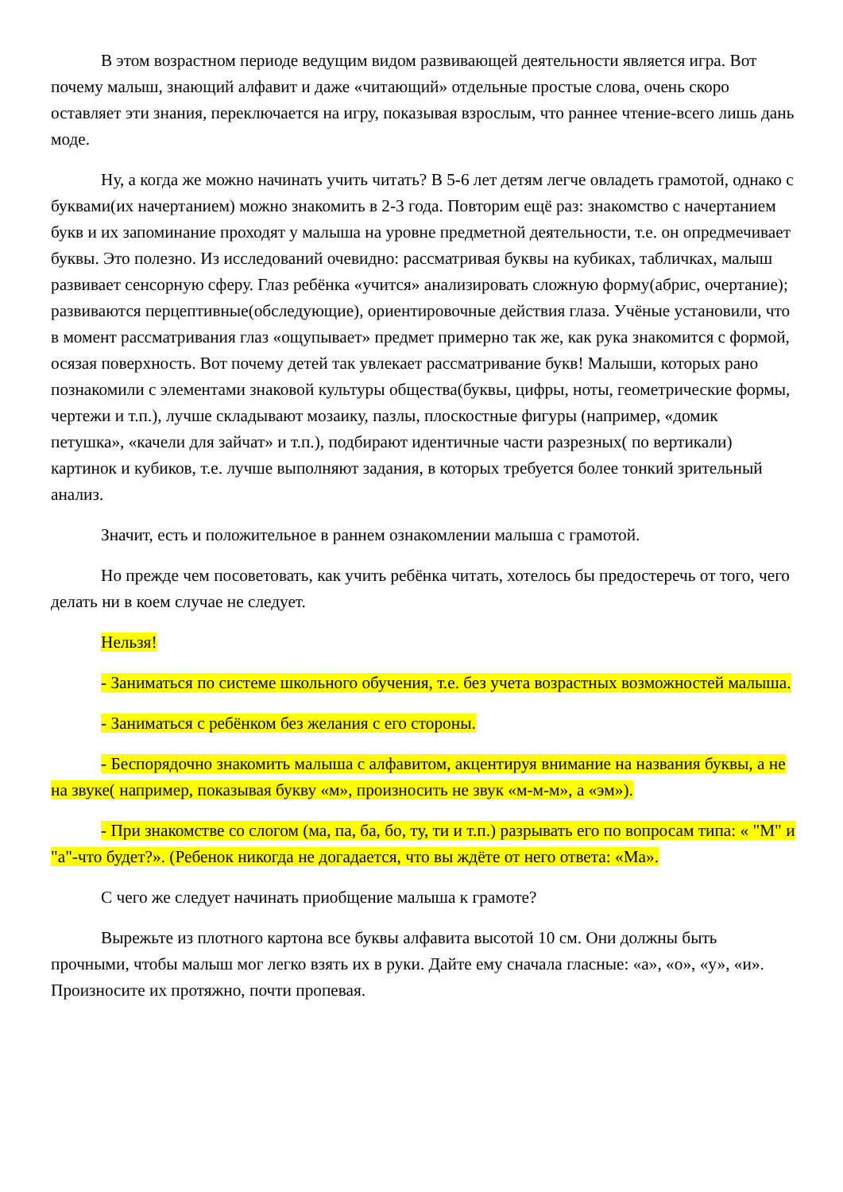В этом возрастном периоде ведущим видом развивающей деятельности является игра. Вот почему малыш, знающий алфавит и даже «читающий» отдельные простые слова, очень скоро оставляет эти знания, переключается на игру, показывая взрослым, что раннее чтение-всего лишь дань моде.
Ну, а когда же можно начинать учить читать? В 5-6 лет детям легче овладеть грамотой, однако с буквами(их начертанием) можно знакомить в 2-3 года. Повторим ещё раз: знакомство с начертанием букв и их запоминание проходят у малыша на уровне предметной деятельности, т.е. он опредмечивает буквы. Это полезно. Из исследований очевидно: рассматривая буквы на кубиках, табличках, малыш развивает сенсорную сферу. Глаз ребёнка «учится» анализировать сложную форму(абрис, очертание); развиваются перцептивные(обследующие), ориентировочные действия глаза. Учёные установили, что в момент рассматривания глаз «ощупывает» предмет примерно так же, как рука знакомится с формой, осязая поверхность. Вот почему детей так увлекает рассматривание букв! Малыши, которых рано познакомили с элементами знаковой культуры общества(буквы, цифры, ноты, геометрические формы, чертежи и т.п.), лучше складывают мозаику, пазлы, плоскостные фигуры (например, «домик петушка», «качели для зайчат» и т.п.), подбирают идентичные части разрезных( по вертикали) картинок и кубиков, т.е. лучше выполняют задания, в которых требуется более тонкий зрительный анализ.
Значит, есть и положительное в раннем ознакомлении малыша с грамотой.
Но прежде чем посоветовать, как учить ребёнка читать, хотелось бы предостеречь от того, чего делать ни в коем случае не следует.
Нельзя!
- Заниматься по системе школьного обучения, т.е. без учета возрастных возможностей малыша.
- Заниматься с ребёнком без желания с его стороны.
- Беспорядочно знакомить малыша с алфавитом, акцентируя внимание на названия буквы, а не на звуке( например, показывая букву «м», произносить не звук «м-м-м», а «эм»).
- При знакомстве со слогом (ма, па, ба, бо, ту, ти и т.п.) разрывать его по вопросам типа: « "М" и "а"-что будет?». (Ребенок никогда не догадается, что вы ждёте от него ответа: «Ма».
С чего же следует начинать приобщение малыша к грамоте?
Вырежьте из плотного картона все буквы алфавита высотой 10 см. Они должны быть прочными, чтобы малыш мог легко взять их в руки. Дайте ему сначала гласные: «а», «о», «у», «и». Произносите их протяжно, почти пропевая.